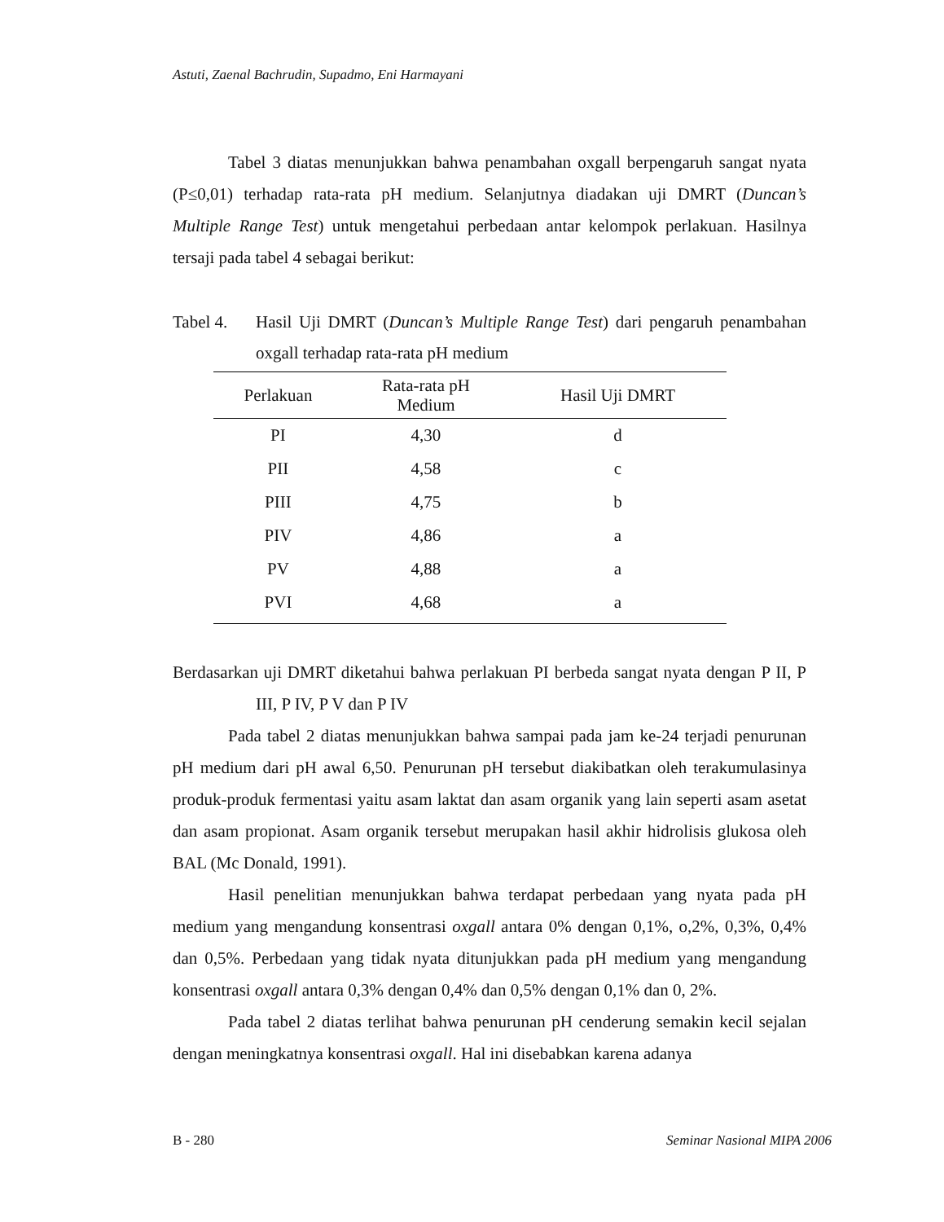Astuti, Zaenal Bachrudin, Supadmo, Eni Harmayani
Tabel 3 diatas menunjukkan bahwa penambahan oxgall berpengaruh sangat nyata (P≤0,01) terhadap rata-rata pH medium. Selanjutnya diadakan uji DMRT (Duncan’s Multiple Range Test) untuk mengetahui perbedaan antar kelompok perlakuan. Hasilnya tersaji pada tabel 4 sebagai berikut:
Tabel 4. Hasil Uji DMRT (Duncan’s Multiple Range Test) dari pengaruh penambahan oxgall terhadap rata-rata pH medium
| Perlakuan | Rata-rata pH Medium | Hasil Uji DMRT |
| --- | --- | --- |
| PI | 4,30 | d |
| PII | 4,58 | c |
| PIII | 4,75 | b |
| PIV | 4,86 | a |
| PV | 4,88 | a |
| PVI | 4,68 | a |
Berdasarkan uji DMRT diketahui bahwa perlakuan PI berbeda sangat nyata dengan P II, P III, P IV, P V dan P IV
Pada tabel 2 diatas menunjukkan bahwa sampai pada jam ke-24 terjadi penurunan pH medium dari pH awal 6,50. Penurunan pH tersebut diakibatkan oleh terakumulasinya produk-produk fermentasi yaitu asam laktat dan asam organik yang lain seperti asam asetat dan asam propionat. Asam organik tersebut merupakan hasil akhir hidrolisis glukosa oleh BAL (Mc Donald, 1991).
Hasil penelitian menunjukkan bahwa terdapat perbedaan yang nyata pada pH medium yang mengandung konsentrasi oxgall antara 0% dengan 0,1%, o,2%, 0,3%, 0,4% dan 0,5%. Perbedaan yang tidak nyata ditunjukkan pada pH medium yang mengandung konsentrasi oxgall antara 0,3% dengan 0,4% dan 0,5% dengan 0,1% dan 0, 2%.
Pada tabel 2 diatas terlihat bahwa penurunan pH cenderung semakin kecil sejalan dengan meningkatnya konsentrasi oxgall. Hal ini disebabkan karena adanya
B - 280 Seminar Nasional MIPA 2006